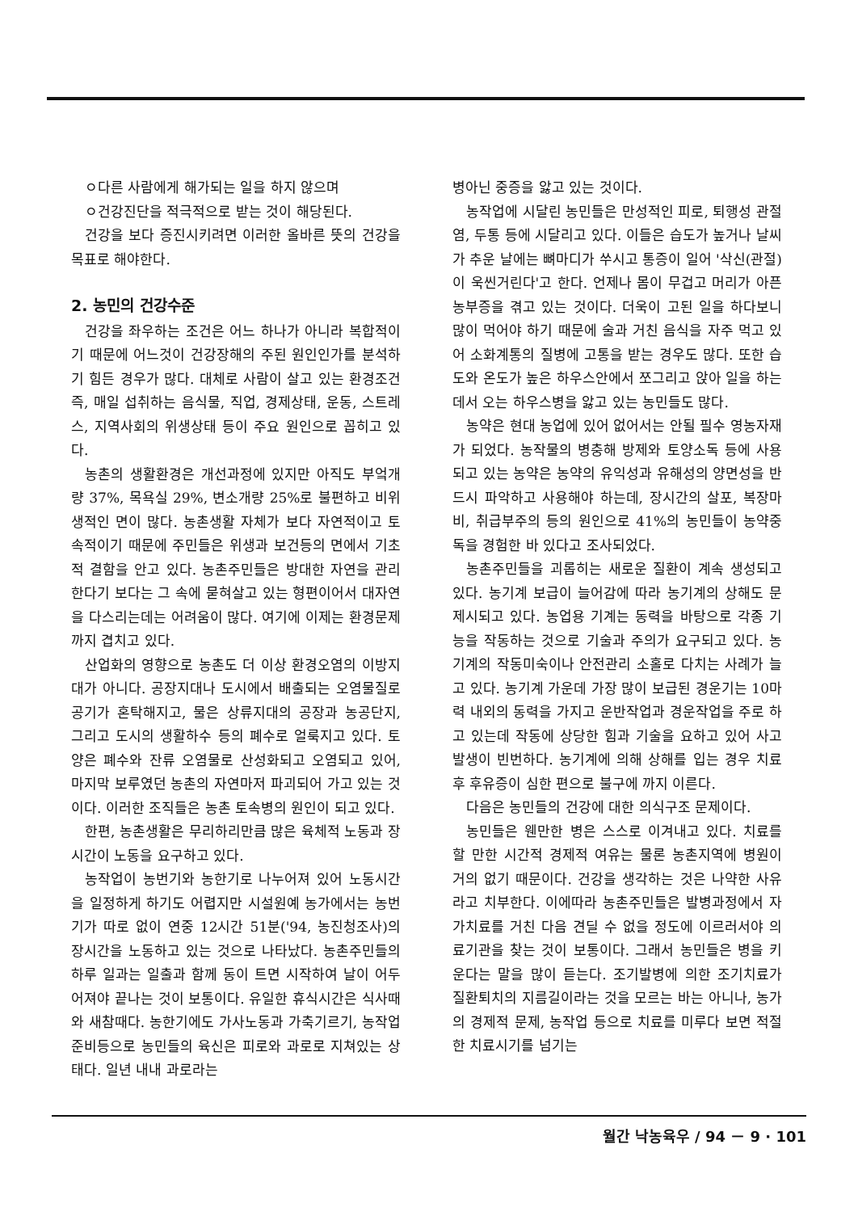ㅇ다른 사람에게 해가되는 일을 하지 않으며
ㅇ건강진단을 적극적으로 받는 것이 해당된다.
건강을 보다 증진시키려면 이러한 올바른 뜻의 건강을 목표로 해야한다.
2. 농민의 건강수준
건강을 좌우하는 조건은 어느 하나가 아니라 복합적이기 때문에 어느것이 건강장해의 주된 원인인가를 분석하기 힘든 경우가 많다. 대체로 사람이 살고 있는 환경조건 즉, 매일 섭취하는 음식물, 직업, 경제상태, 운동, 스트레스, 지역사회의 위생상태 등이 주요 원인으로 꼽히고 있다.
농촌의 생활환경은 개선과정에 있지만 아직도 부엌개량 37%, 목욕실 29%, 변소개량 25%로 불편하고 비위생적인 면이 많다. 농촌생활 자체가 보다 자연적이고 토속적이기 때문에 주민들은 위생과 보건등의 면에서 기초적 결함을 안고 있다. 농촌주민들은 방대한 자연을 관리한다기 보다는 그 속에 묻혀살고 있는 형편이어서 대자연을 다스리는데는 어려움이 많다. 여기에 이제는 환경문제까지 겹치고 있다.
산업화의 영향으로 농촌도 더 이상 환경오염의 이방지대가 아니다. 공장지대나 도시에서 배출되는 오염물질로 공기가 혼탁해지고, 물은 상류지대의 공장과 농공단지, 그리고 도시의 생활하수 등의 폐수로 얼룩지고 있다. 토양은 폐수와 잔류 오염물로 산성화되고 오염되고 있어, 마지막 보루였던 농촌의 자연마저 파괴되어 가고 있는 것이다. 이러한 조직들은 농촌 토속병의 원인이 되고 있다.
한편, 농촌생활은 무리하리만큼 많은 육체적 노동과 장시간이 노동을 요구하고 있다.
농작업이 농번기와 농한기로 나누어져 있어 노동시간을 일정하게 하기도 어렵지만 시설원예 농가에서는 농번기가 따로 없이 연중 12시간 51분('94, 농진청조사)의 장시간을 노동하고 있는 것으로 나타났다. 농촌주민들의 하루 일과는 일출과 함께 동이 트면 시작하여 날이 어두어져야 끝나는 것이 보통이다. 유일한 휴식시간은 식사때와 새참때다. 농한기에도 가사노동과 가축기르기, 농작업 준비등으로 농민들의 육신은 피로와 과로로 지쳐있는 상태다. 일년 내내 과로라는
병아닌 중증을 앓고 있는 것이다.
농작업에 시달린 농민들은 만성적인 피로, 퇴행성 관절염, 두통 등에 시달리고 있다. 이들은 습도가 높거나 날씨가 추운 날에는 뼈마디가 쑤시고 통증이 일어 '삭신(관절)이 욱씬거린다'고 한다. 언제나 몸이 무겁고 머리가 아픈 농부증을 겪고 있는 것이다. 더욱이 고된 일을 하다보니 많이 먹어야 하기 때문에 술과 거친 음식을 자주 먹고 있어 소화계통의 질병에 고통을 받는 경우도 많다. 또한 습도와 온도가 높은 하우스안에서 쪼그리고 앉아 일을 하는데서 오는 하우스병을 앓고 있는 농민들도 많다.
농약은 현대 농업에 있어 없어서는 안될 필수 영농자재가 되었다. 농작물의 병충해 방제와 토양소독 등에 사용되고 있는 농약은 농약의 유익성과 유해성의 양면성을 반드시 파악하고 사용해야 하는데, 장시간의 살포, 복장마비, 취급부주의 등의 원인으로 41%의 농민들이 농약중독을 경험한 바 있다고 조사되었다.
농촌주민들을 괴롭히는 새로운 질환이 계속 생성되고 있다. 농기계 보급이 늘어감에 따라 농기계의 상해도 문제시되고 있다. 농업용 기계는 동력을 바탕으로 각종 기능을 작동하는 것으로 기술과 주의가 요구되고 있다. 농기계의 작동미숙이나 안전관리 소홀로 다치는 사례가 늘고 있다. 농기계 가운데 가장 많이 보급된 경운기는 10마력 내외의 동력을 가지고 운반작업과 경운작업을 주로 하고 있는데 작동에 상당한 힘과 기술을 요하고 있어 사고발생이 빈번하다. 농기계에 의해 상해를 입는 경우 치료 후 후유증이 심한 편으로 불구에 까지 이른다.
다음은 농민들의 건강에 대한 의식구조 문제이다.
농민들은 웬만한 병은 스스로 이겨내고 있다. 치료를 할 만한 시간적 경제적 여유는 물론 농촌지역에 병원이 거의 없기 때문이다. 건강을 생각하는 것은 나약한 사유라고 치부한다. 이에따라 농촌주민들은 발병과정에서 자가치료를 거친 다음 견딜 수 없을 정도에 이르러서야 의료기관을 찾는 것이 보통이다. 그래서 농민들은 병을 키운다는 말을 많이 듣는다. 조기발병에 의한 조기치료가 질환퇴치의 지름길이라는 것을 모르는 바는 아니나, 농가의 경제적 문제, 농작업 등으로 치료를 미루다 보면 적절한 치료시기를 넘기는
월간 낙농육우 / 94 － 9 · 101